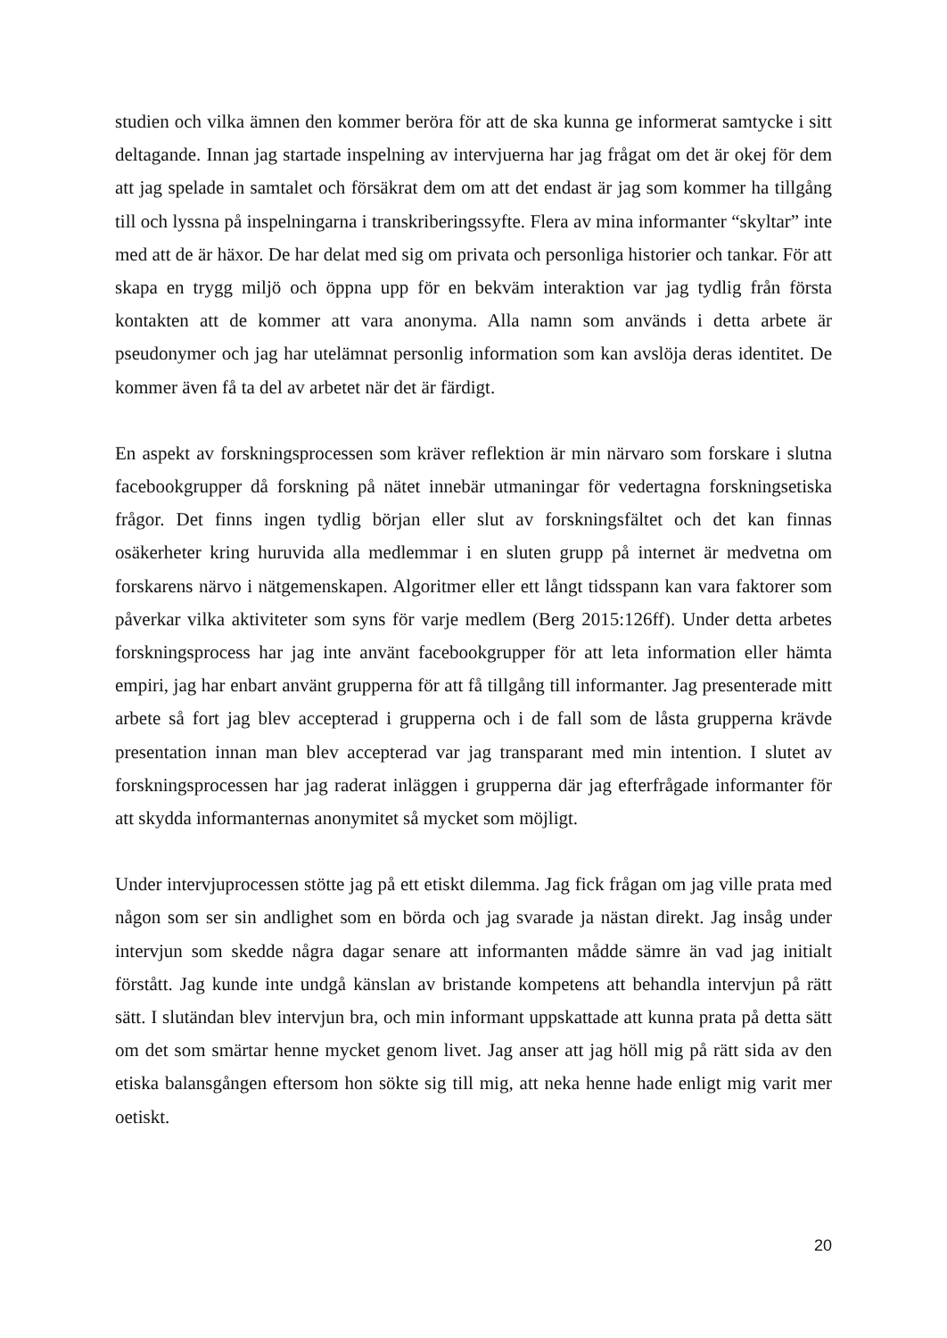studien och vilka ämnen den kommer beröra för att de ska kunna ge informerat samtycke i sitt deltagande. Innan jag startade inspelning av intervjuerna har jag frågat om det är okej för dem att jag spelade in samtalet och försäkrat dem om att det endast är jag som kommer ha tillgång till och lyssna på inspelningarna i transkriberingssyfte. Flera av mina informanter “skyltar” inte med att de är häxor. De har delat med sig om privata och personliga historier och tankar. För att skapa en trygg miljö och öppna upp för en bekväm interaktion var jag tydlig från första kontakten att de kommer att vara anonyma. Alla namn som används i detta arbete är pseudonymer och jag har utelämnat personlig information som kan avslöja deras identitet. De kommer även få ta del av arbetet när det är färdigt.
En aspekt av forskningsprocessen som kräver reflektion är min närvaro som forskare i slutna facebookgrupper då forskning på nätet innebär utmaningar för vedertagna forskningsetiska frågor. Det finns ingen tydlig början eller slut av forskningsfältet och det kan finnas osäkerheter kring huruvida alla medlemmar i en sluten grupp på internet är medvetna om forskarens närvo i nätgemenskapen. Algoritmer eller ett långt tidsspann kan vara faktorer som påverkar vilka aktiviteter som syns för varje medlem (Berg 2015:126ff). Under detta arbetes forskningsprocess har jag inte använt facebookgrupper för att leta information eller hämta empiri, jag har enbart använt grupperna för att få tillgång till informanter. Jag presenterade mitt arbete så fort jag blev accepterad i grupperna och i de fall som de låsta grupperna krävde presentation innan man blev accepterad var jag transparant med min intention. I slutet av forskningsprocessen har jag raderat inläggen i grupperna där jag efterfrågade informanter för att skydda informanternas anonymitet så mycket som möjligt.
Under intervjuprocessen stötte jag på ett etiskt dilemma. Jag fick frågan om jag ville prata med någon som ser sin andlighet som en börda och jag svarade ja nästan direkt. Jag insåg under intervjun som skedde några dagar senare att informanten mådde sämre än vad jag initialt förstått. Jag kunde inte undgå känslan av bristande kompetens att behandla intervjun på rätt sätt. I slutändan blev intervjun bra, och min informant uppskattade att kunna prata på detta sätt om det som smärtar henne mycket genom livet. Jag anser att jag höll mig på rätt sida av den etiska balansgången eftersom hon sökte sig till mig, att neka henne hade enligt mig varit mer oetiskt.
20